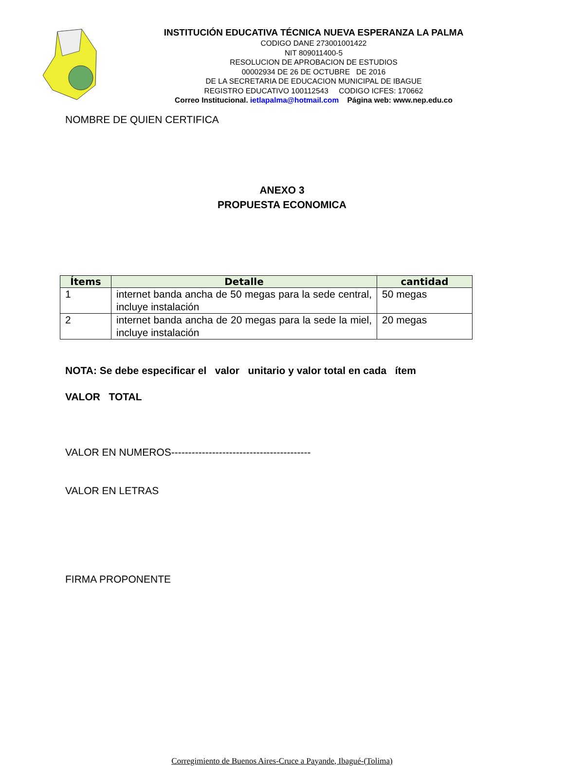INSTITUCIÓN EDUCATIVA TÉCNICA NUEVA ESPERANZA LA PALMA
CODIGO DANE 273001001422
NIT 809011400-5
RESOLUCION DE APROBACION DE ESTUDIOS
00002934 DE 26 DE OCTUBRE DE 2016
DE LA SECRETARIA DE EDUCACION MUNICIPAL DE IBAGUE
REGISTRO EDUCATIVO 100112543 CODIGO ICFES: 170662
Correo Institucional. ietlapalma@hotmail.com Página web: www.nep.edu.co
NOMBRE DE QUIEN CERTIFICA
ANEXO 3
PROPUESTA ECONOMICA
| Ítems | Detalle | cantidad |
| --- | --- | --- |
| 1 | internet banda ancha de 50 megas para la sede central, incluye instalación | 50 megas |
| 2 | internet banda ancha de 20 megas para la sede la miel, incluye instalación | 20 megas |
NOTA: Se debe especificar el valor unitario y valor total en cada ítem
VALOR TOTAL
VALOR EN NUMEROS-----------------------------------------
VALOR EN LETRAS
FIRMA PROPONENTE
Corregimiento de Buenos Aires-Cruce a Payande, Ibagué-(Tolima)